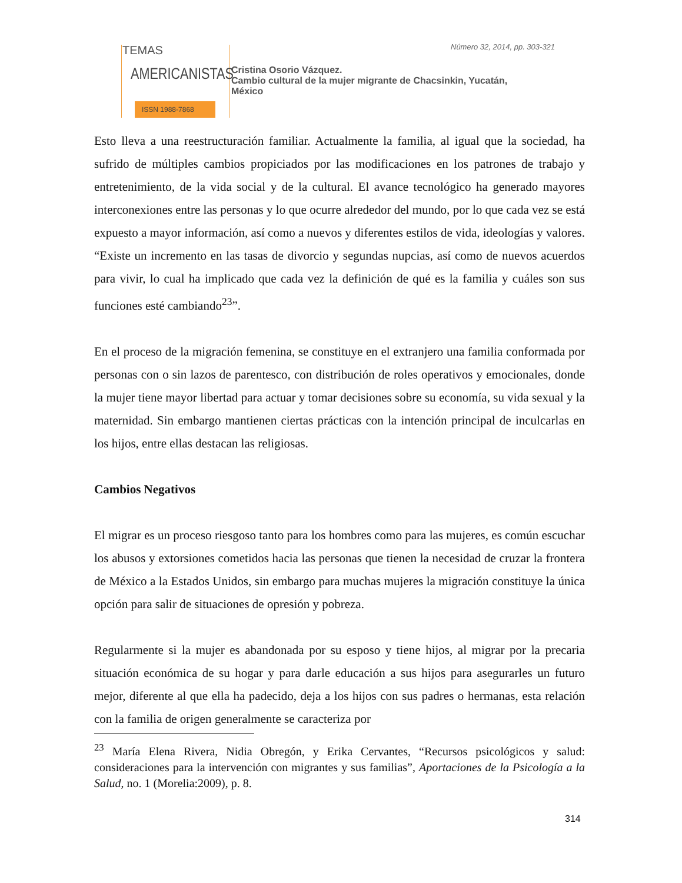TEMAS
AMERICANISTAS
ISSN 1988-7868
Número 32, 2014, pp. 303-321
Cristina Osorio Vázquez.
Cambio cultural de la mujer migrante de Chacsinkin, Yucatán,
México
Esto lleva a una reestructuración familiar. Actualmente la familia, al igual que la sociedad, ha sufrido de múltiples cambios propiciados por las modificaciones en los patrones de trabajo y entretenimiento, de la vida social y de la cultural. El avance tecnológico ha generado mayores interconexiones entre las personas y lo que ocurre alrededor del mundo, por lo que cada vez se está expuesto a mayor información, así como a nuevos y diferentes estilos de vida, ideologías y valores. “Existe un incremento en las tasas de divorcio y segundas nupcias, así como de nuevos acuerdos para vivir, lo cual ha implicado que cada vez la definición de qué es la familia y cuáles son sus funciones esté cambiando<sup>23</sup>”.
En el proceso de la migración femenina, se constituye en el extranjero una familia conformada por personas con o sin lazos de parentesco, con distribución de roles operativos y emocionales, donde la mujer tiene mayor libertad para actuar y tomar decisiones sobre su economía, su vida sexual y la maternidad. Sin embargo mantienen ciertas prácticas con la intención principal de inculcarlas en los hijos, entre ellas destacan las religiosas.
Cambios Negativos
El migrar es un proceso riesgoso tanto para los hombres como para las mujeres, es común escuchar los abusos y extorsiones cometidos hacia las personas que tienen la necesidad de cruzar la frontera de México a la Estados Unidos, sin embargo para muchas mujeres la migración constituye la única opción para salir de situaciones de opresión y pobreza.
Regularmente si la mujer es abandonada por su esposo y tiene hijos, al migrar por la precaria situación económica de su hogar y para darle educación a sus hijos para asegurarles un futuro mejor, diferente al que ella ha padecido, deja a los hijos con sus padres o hermanas, esta relación con la familia de origen generalmente se caracteriza por
<sup>23</sup> María Elena Rivera, Nidia Obregón, y Erika Cervantes, “Recursos psicológicos y salud: consideraciones para la intervención con migrantes y sus familias”, Aportaciones de la Psicología a la Salud, no. 1 (Morelia:2009), p. 8.
314